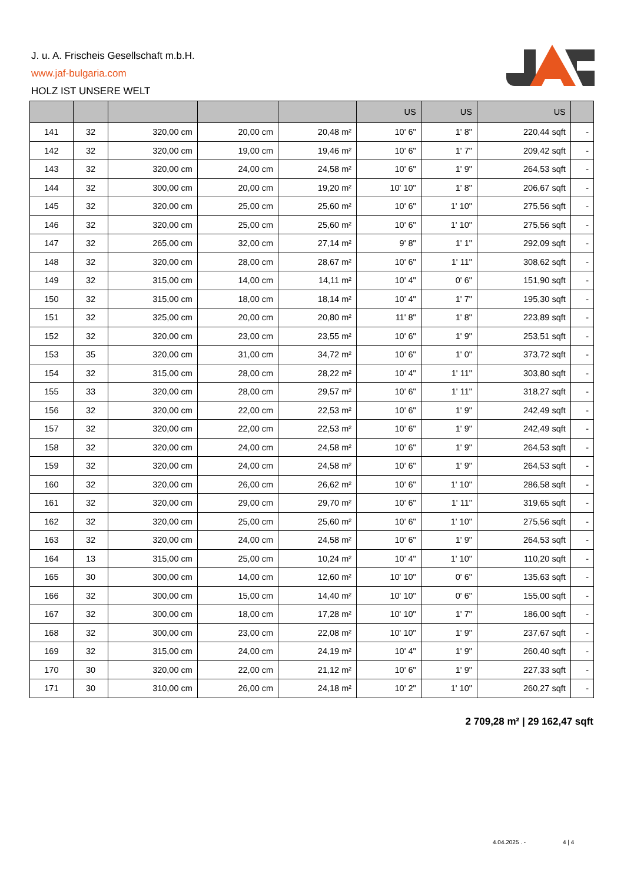J. u. A. Frischeis Gesellschaft m.b.H.
www.jaf-bulgaria.com
HOLZ IST UNSERE WELT
| | | | | | US | US | US | |
| --- | --- | --- | --- | --- | --- | --- | --- | --- |
| 141 | 32 | 320,00 cm | 20,00 cm | 20,48 m² | 10' 6" | 1' 8" | 220,44 sqft | - |
| 142 | 32 | 320,00 cm | 19,00 cm | 19,46 m² | 10' 6" | 1' 7" | 209,42 sqft | - |
| 143 | 32 | 320,00 cm | 24,00 cm | 24,58 m² | 10' 6" | 1' 9" | 264,53 sqft | - |
| 144 | 32 | 300,00 cm | 20,00 cm | 19,20 m² | 10' 10" | 1' 8" | 206,67 sqft | - |
| 145 | 32 | 320,00 cm | 25,00 cm | 25,60 m² | 10' 6" | 1' 10" | 275,56 sqft | - |
| 146 | 32 | 320,00 cm | 25,00 cm | 25,60 m² | 10' 6" | 1' 10" | 275,56 sqft | - |
| 147 | 32 | 265,00 cm | 32,00 cm | 27,14 m² | 9' 8" | 1' 1" | 292,09 sqft | - |
| 148 | 32 | 320,00 cm | 28,00 cm | 28,67 m² | 10' 6" | 1' 11" | 308,62 sqft | - |
| 149 | 32 | 315,00 cm | 14,00 cm | 14,11 m² | 10' 4" | 0' 6" | 151,90 sqft | - |
| 150 | 32 | 315,00 cm | 18,00 cm | 18,14 m² | 10' 4" | 1' 7" | 195,30 sqft | - |
| 151 | 32 | 325,00 cm | 20,00 cm | 20,80 m² | 11' 8" | 1' 8" | 223,89 sqft | - |
| 152 | 32 | 320,00 cm | 23,00 cm | 23,55 m² | 10' 6" | 1' 9" | 253,51 sqft | - |
| 153 | 35 | 320,00 cm | 31,00 cm | 34,72 m² | 10' 6" | 1' 0" | 373,72 sqft | - |
| 154 | 32 | 315,00 cm | 28,00 cm | 28,22 m² | 10' 4" | 1' 11" | 303,80 sqft | - |
| 155 | 33 | 320,00 cm | 28,00 cm | 29,57 m² | 10' 6" | 1' 11" | 318,27 sqft | - |
| 156 | 32 | 320,00 cm | 22,00 cm | 22,53 m² | 10' 6" | 1' 9" | 242,49 sqft | - |
| 157 | 32 | 320,00 cm | 22,00 cm | 22,53 m² | 10' 6" | 1' 9" | 242,49 sqft | - |
| 158 | 32 | 320,00 cm | 24,00 cm | 24,58 m² | 10' 6" | 1' 9" | 264,53 sqft | - |
| 159 | 32 | 320,00 cm | 24,00 cm | 24,58 m² | 10' 6" | 1' 9" | 264,53 sqft | - |
| 160 | 32 | 320,00 cm | 26,00 cm | 26,62 m² | 10' 6" | 1' 10" | 286,58 sqft | - |
| 161 | 32 | 320,00 cm | 29,00 cm | 29,70 m² | 10' 6" | 1' 11" | 319,65 sqft | - |
| 162 | 32 | 320,00 cm | 25,00 cm | 25,60 m² | 10' 6" | 1' 10" | 275,56 sqft | - |
| 163 | 32 | 320,00 cm | 24,00 cm | 24,58 m² | 10' 6" | 1' 9" | 264,53 sqft | - |
| 164 | 13 | 315,00 cm | 25,00 cm | 10,24 m² | 10' 4" | 1' 10" | 110,20 sqft | - |
| 165 | 30 | 300,00 cm | 14,00 cm | 12,60 m² | 10' 10" | 0' 6" | 135,63 sqft | - |
| 166 | 32 | 300,00 cm | 15,00 cm | 14,40 m² | 10' 10" | 0' 6" | 155,00 sqft | - |
| 167 | 32 | 300,00 cm | 18,00 cm | 17,28 m² | 10' 10" | 1' 7" | 186,00 sqft | - |
| 168 | 32 | 300,00 cm | 23,00 cm | 22,08 m² | 10' 10" | 1' 9" | 237,67 sqft | - |
| 169 | 32 | 315,00 cm | 24,00 cm | 24,19 m² | 10' 4" | 1' 9" | 260,40 sqft | - |
| 170 | 30 | 320,00 cm | 22,00 cm | 21,12 m² | 10' 6" | 1' 9" | 227,33 sqft | - |
| 171 | 30 | 310,00 cm | 26,00 cm | 24,18 m² | 10' 2" | 1' 10" | 260,27 sqft | - |
2 709,28 m² | 29 162,47 sqft
4.04.2025 . - 4 | 4